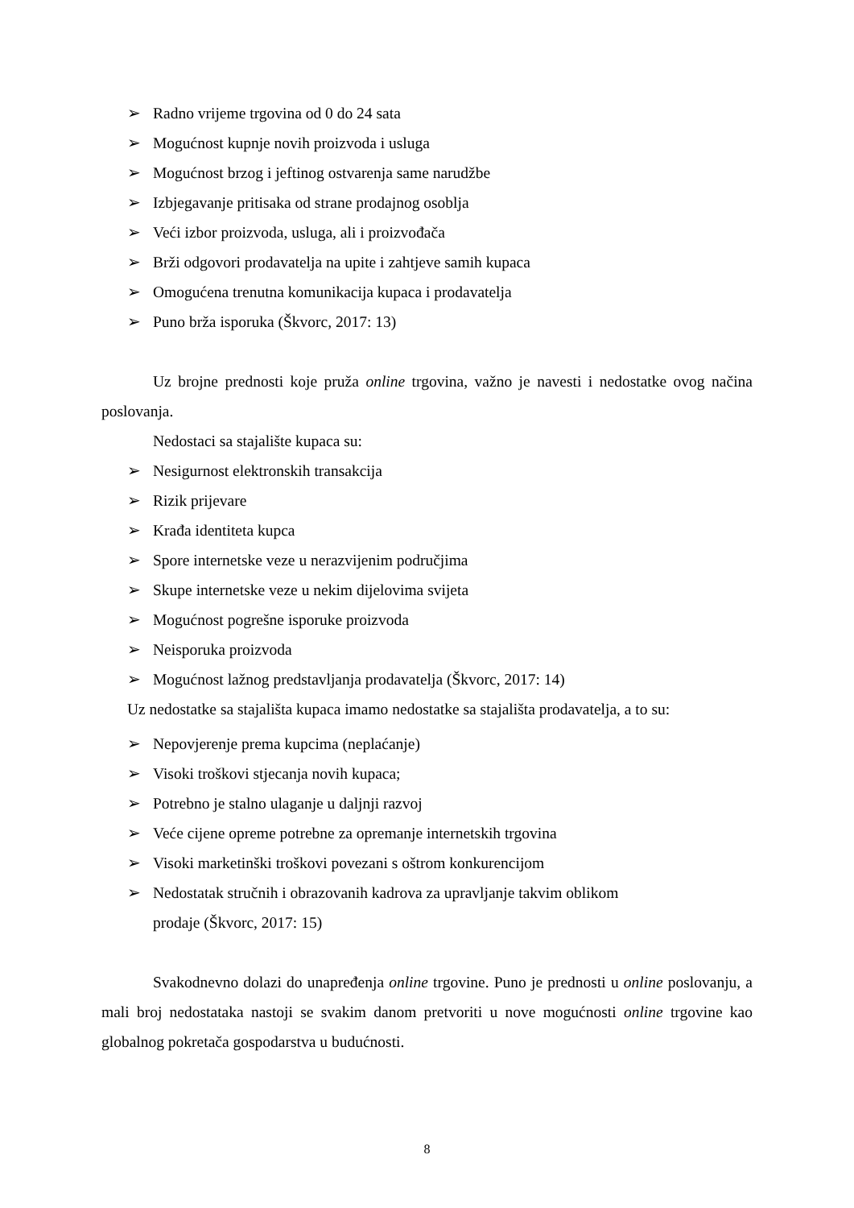➢ Radno vrijeme trgovina od 0 do 24 sata
➢ Mogućnost kupnje novih proizvoda i usluga
➢ Mogućnost brzog i jeftinog ostvarenja same narudžbe
➢ Izbjegavanje pritisaka od strane prodajnog osoblja
➢ Veći izbor proizvoda, usluga, ali i proizvođača
➢ Brži odgovori prodavatelja na upite i zahtjeve samih kupaca
➢ Omogućena trenutna komunikacija kupaca i prodavatelja
➢ Puno brža isporuka (Škvorc, 2017: 13)
Uz brojne prednosti koje pruža online trgovina, važno je navesti i nedostatke ovog načina poslovanja.
Nedostaci sa stajalište kupaca su:
➢ Nesigurnost elektronskih transakcija
➢ Rizik prijevare
➢ Krađa identiteta kupca
➢ Spore internetske veze u nerazvijenim područjima
➢ Skupe internetske veze u nekim dijelovima svijeta
➢ Mogućnost pogrešne isporuke proizvoda
➢ Neisporuka proizvoda
➢ Mogućnost lažnog predstavljanja prodavatelja (Škvorc, 2017: 14)
Uz nedostatke sa stajališta kupaca imamo nedostatke sa stajališta prodavatelja, a to su:
➢ Nepovjerenje prema kupcima (neplaćanje)
➢ Visoki troškovi stjecanja novih kupaca;
➢ Potrebno je stalno ulaganje u daljnji razvoj
➢ Veće cijene opreme potrebne za opremanje internetskih trgovina
➢ Visoki marketinški troškovi povezani s oštrom konkurencijom
➢ Nedostatak stručnih i obrazovanih kadrova za upravljanje takvim oblikom
prodaje (Škvorc, 2017: 15)
Svakodnevno dolazi do unapređenja online trgovine. Puno je prednosti u online poslovanju, a mali broj nedostataka nastoji se svakim danom pretvoriti u nove mogućnosti online trgovine kao globalnog pokretača gospodarstva u budućnosti.
8